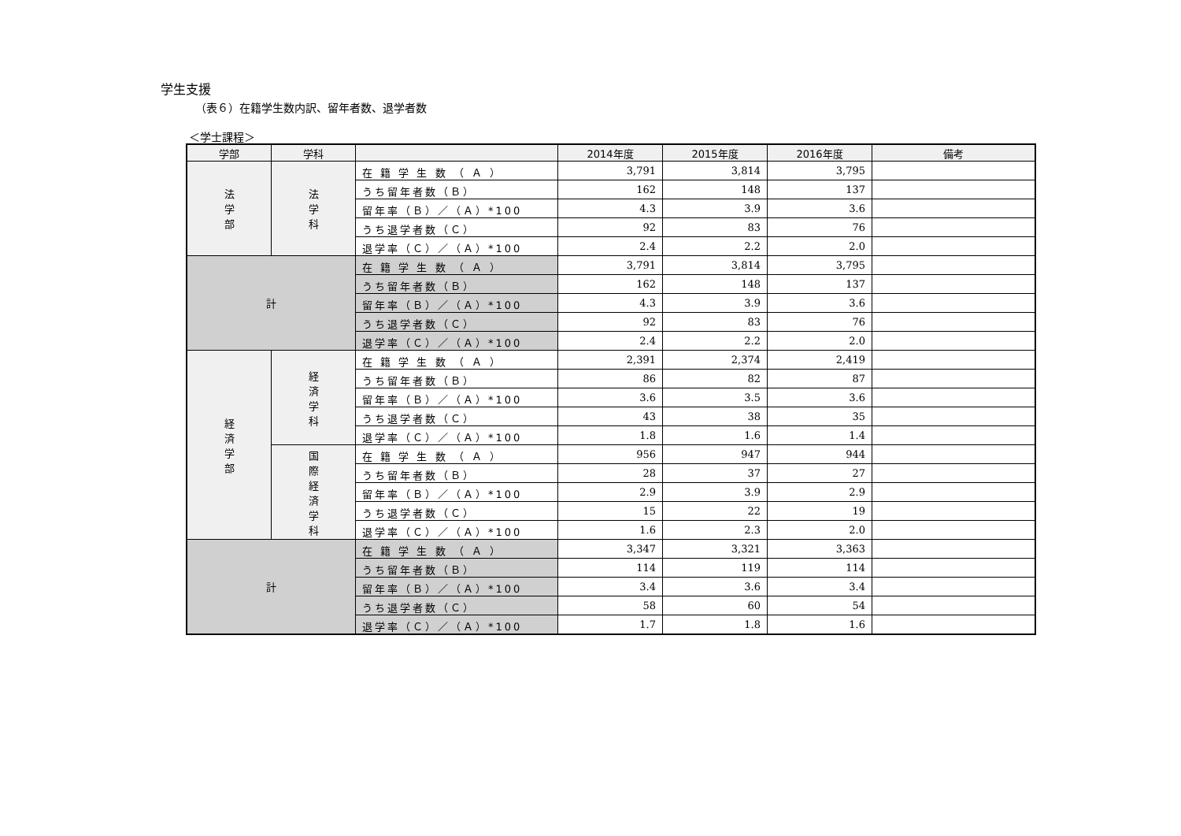学生支援
（表６）在籍学生数内訳、留年者数、退学者数
＜学士課程＞
| 学部 | 学科 | | 2014年度 | 2015年度 | 2016年度 | 備考 |
| --- | --- | --- | --- | --- | --- | --- |
| 法 学 部 | 法 学 科 | 在 籍 学 生 数 （ Ａ ） | 3,791 | 3,814 | 3,795 | |
| | | うち留年者数（Ｂ） | 162 | 148 | 137 | |
| | | 留年率（Ｂ）／（Ａ）*100 | 4.3 | 3.9 | 3.6 | |
| | | うち退学者数（Ｃ） | 92 | 83 | 76 | |
| | | 退学率（Ｃ）／（Ａ）*100 | 2.4 | 2.2 | 2.0 | |
| 計 | | 在 籍 学 生 数 （ Ａ ） | 3,791 | 3,814 | 3,795 | |
| | | うち留年者数（Ｂ） | 162 | 148 | 137 | |
| | | 留年率（Ｂ）／（Ａ）*100 | 4.3 | 3.9 | 3.6 | |
| | | うち退学者数（Ｃ） | 92 | 83 | 76 | |
| | | 退学率（Ｃ）／（Ａ）*100 | 2.4 | 2.2 | 2.0 | |
| 経 済 学 部 | 経 済 学 科 | 在 籍 学 生 数 （ Ａ ） | 2,391 | 2,374 | 2,419 | |
| | | うち留年者数（Ｂ） | 86 | 82 | 87 | |
| | | 留年率（Ｂ）／（Ａ）*100 | 3.6 | 3.5 | 3.6 | |
| | | うち退学者数（Ｃ） | 43 | 38 | 35 | |
| | | 退学率（Ｃ）／（Ａ）*100 | 1.8 | 1.6 | 1.4 | |
| | 国 際 経 済 学 科 | 在 籍 学 生 数 （ Ａ ） | 956 | 947 | 944 | |
| | | うち留年者数（Ｂ） | 28 | 37 | 27 | |
| | | 留年率（Ｂ）／（Ａ）*100 | 2.9 | 3.9 | 2.9 | |
| | | うち退学者数（Ｃ） | 15 | 22 | 19 | |
| | | 退学率（Ｃ）／（Ａ）*100 | 1.6 | 2.3 | 2.0 | |
| 計 | | 在 籍 学 生 数 （ Ａ ） | 3,347 | 3,321 | 3,363 | |
| | | うち留年者数（Ｂ） | 114 | 119 | 114 | |
| | | 留年率（Ｂ）／（Ａ）*100 | 3.4 | 3.6 | 3.4 | |
| | | うち退学者数（Ｃ） | 58 | 60 | 54 | |
| | | 退学率（Ｃ）／（Ａ）*100 | 1.7 | 1.8 | 1.6 | |